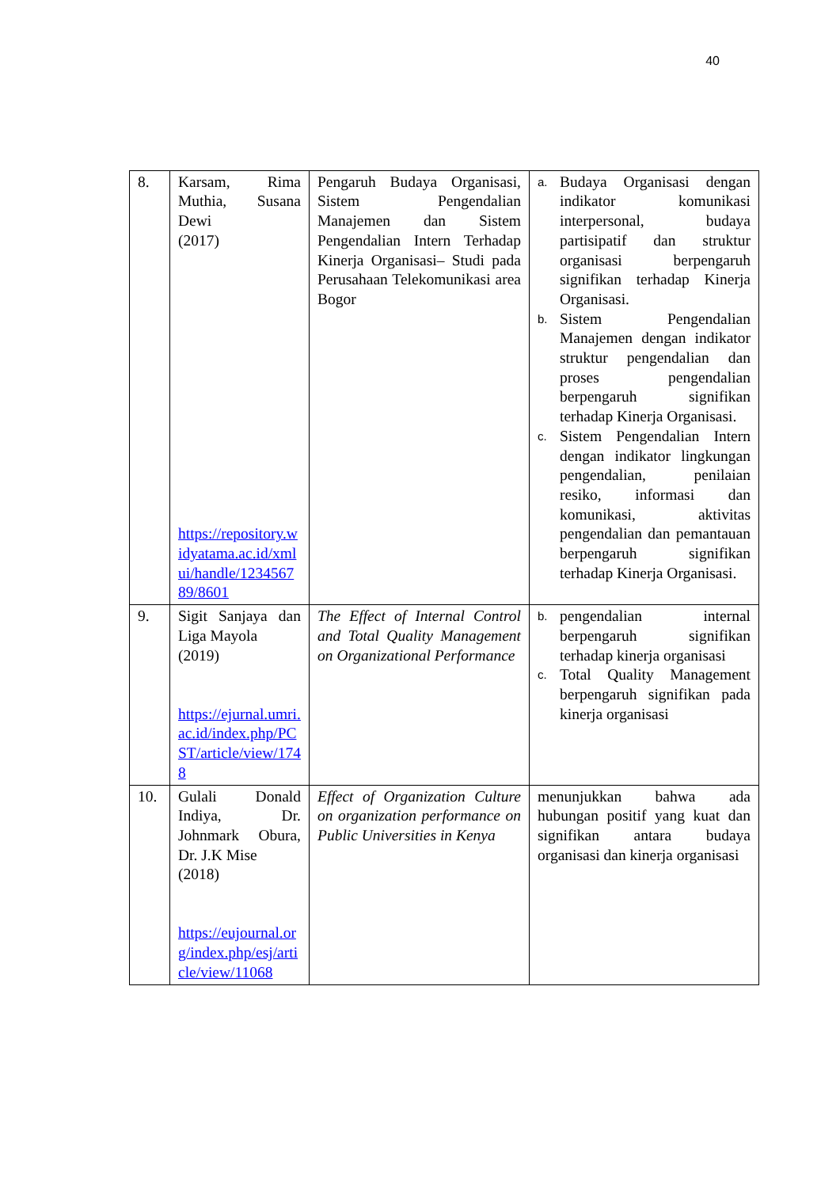40
| 8. | Karsam, Rima Muthia, Susana Dewi (2017) https://repository.widyatama.ac.id/xmlui/handle/123456789/8601 | Pengaruh Budaya Organisasi, Sistem Pengendalian Manajemen dan Sistem Pengendalian Intern Terhadap Kinerja Organisasi– Studi pada Perusahaan Telekomunikasi area Bogor | a. Budaya Organisasi dengan indikator komunikasi interpersonal, budaya partisipatif dan struktur organisasi berpengaruh signifikan terhadap Kinerja Organisasi. b. Sistem Pengendalian Manajemen dengan indikator struktur pengendalian dan proses pengendalian berpengaruh signifikan terhadap Kinerja Organisasi. c. Sistem Pengendalian Intern dengan indikator lingkungan pengendalian, penilaian resiko, informasi dan komunikasi, aktivitas pengendalian dan pemantauan berpengaruh signifikan terhadap Kinerja Organisasi. |
| 9. | Sigit Sanjaya dan Liga Mayola (2019) https://ejurnal.umri.ac.id/index.php/PCST/article/view/1748 | The Effect of Internal Control and Total Quality Management on Organizational Performance | b. pengendalian internal berpengaruh signifikan terhadap kinerja organisasi c. Total Quality Management berpengaruh signifikan pada kinerja organisasi |
| 10. | Gulali Donald Indiya, Dr. Johnmark Obura, Dr. J.K Mise (2018) https://eujournal.org/index.php/esj/article/view/11068 | Effect of Organization Culture on organization performance on Public Universities in Kenya | menunjukkan bahwa ada hubungan positif yang kuat dan signifikan antara budaya organisasi dan kinerja organisasi |